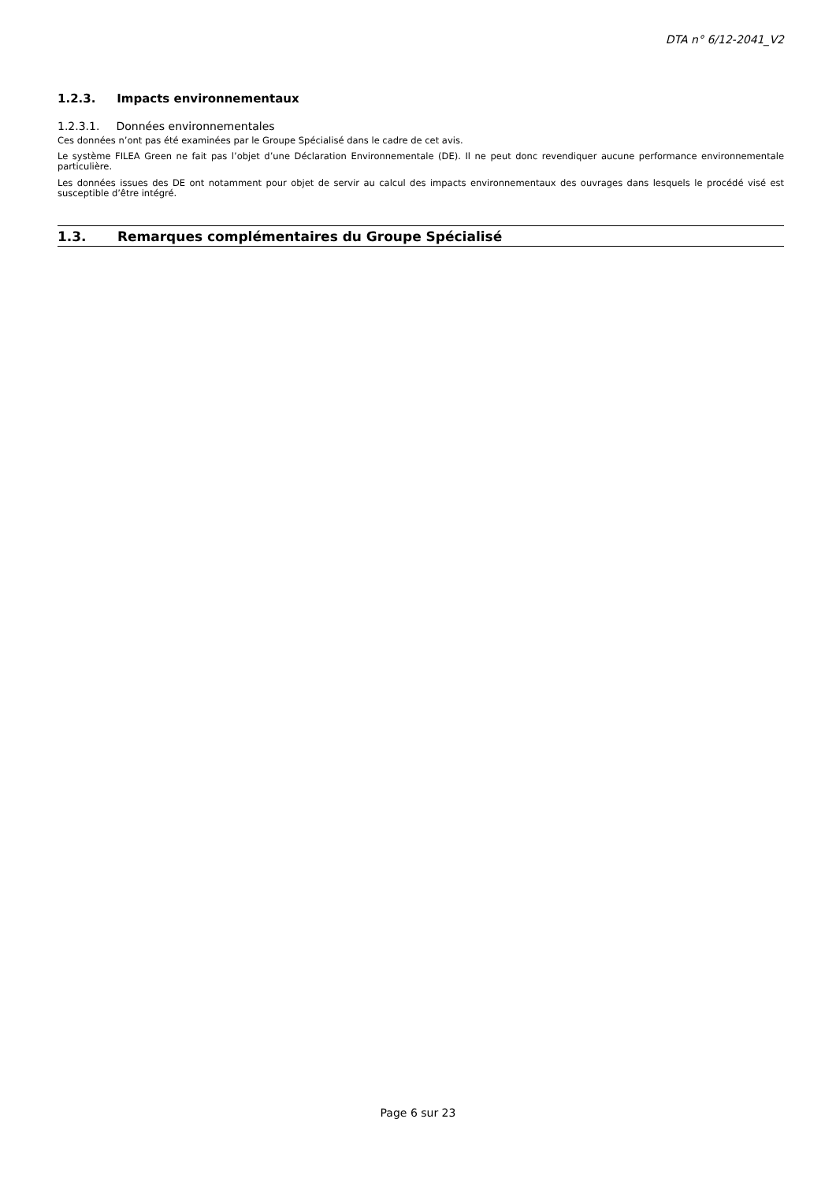DTA n° 6/12-2041_V2
1.2.3. Impacts environnementaux
1.2.3.1. Données environnementales
Ces données n’ont pas été examinées par le Groupe Spécialisé dans le cadre de cet avis.
Le système FILEA Green ne fait pas l’objet d’une Déclaration Environnementale (DE). Il ne peut donc revendiquer aucune performance environnementale particulière.
Les données issues des DE ont notamment pour objet de servir au calcul des impacts environnementaux des ouvrages dans lesquels le procédé visé est susceptible d’être intégré.
1.3. Remarques complémentaires du Groupe Spécialisé
Page 6 sur 23